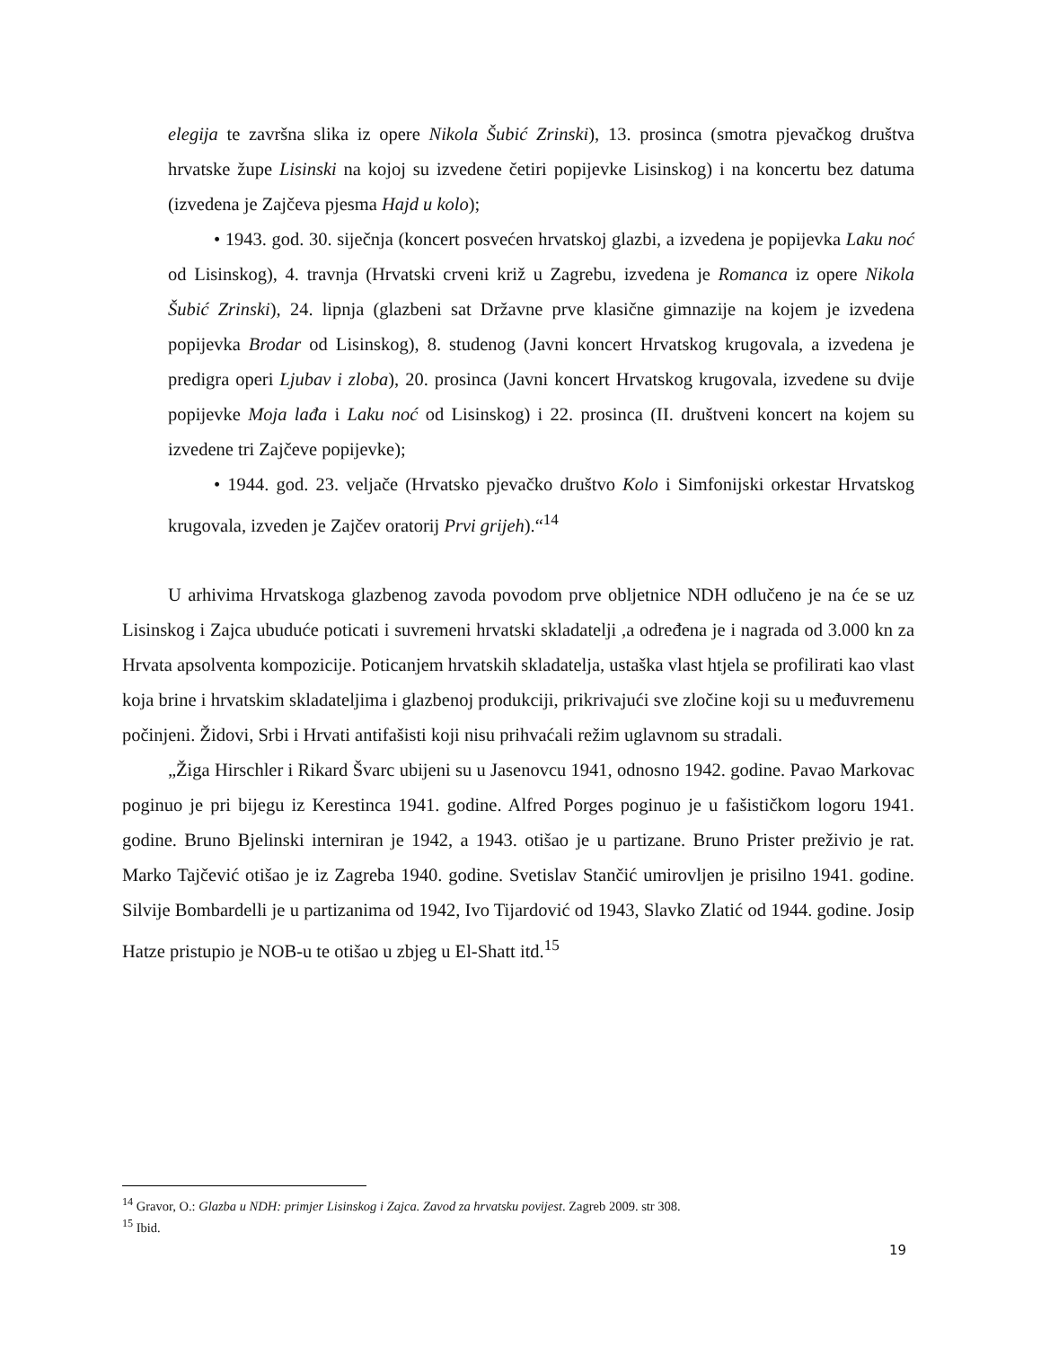elegija te završna slika iz opere Nikola Šubić Zrinski), 13. prosinca (smotra pjevačkog društva hrvatske župe Lisinski na kojoj su izvedene četiri popijevke Lisinskog) i na koncertu bez datuma (izvedena je Zajčeva pjesma Hajd u kolo);
• 1943. god. 30. siječnja (koncert posvećen hrvatskoj glazbi, a izvedena je popijevka Laku noć od Lisinskog), 4. travnja (Hrvatski crveni križ u Zagrebu, izvedena je Romanca iz opere Nikola Šubić Zrinski), 24. lipnja (glazbeni sat Državne prve klasične gimnazije na kojem je izvedena popijevka Brodar od Lisinskog), 8. studenog (Javni koncert Hrvatskog krugovala, a izvedena je predigra operi Ljubav i zloba), 20. prosinca (Javni koncert Hrvatskog krugovala, izvedene su dvije popijevke Moja lađa i Laku noć od Lisinskog) i 22. prosinca (II. društveni koncert na kojem su izvedene tri Zajčeve popijevke);
• 1944. god. 23. veljače (Hrvatsko pjevačko društvo Kolo i Simfonijski orkestar Hrvatskog krugovala, izveden je Zajčev oratorij Prvi grijeh).“<sup>14</sup>
U arhivima Hrvatskoga glazbenog zavoda povodom prve obljetnice NDH odlučeno je na će se uz Lisinskog i Zajca ubuduće poticati i suvremeni hrvatski skladatelji ,a određena je i nagrada od 3.000 kn za Hrvata apsolventa kompozicije. Poticanjem hrvatskih skladatelja, ustaška vlast htjela se profilirati kao vlast koja brine i hrvatskim skladateljima i glazbenoj produkciji, prikrivajući sve zločine koji su u međuvremenu počinjeni. Židovi, Srbi i Hrvati antifašisti koji nisu prihvaćali režim uglavnom su stradali.
„Žiga Hirschler i Rikard Švarc ubijeni su u Jasenovcu 1941, odnosno 1942. godine. Pavao Markovac poginuo je pri bijegu iz Kerestinca 1941. godine. Alfred Porges poginuo je u fašističkom logoru 1941. godine. Bruno Bjelinski interniran je 1942, a 1943. otišao je u partizane. Bruno Prister preživio je rat. Marko Tajčević otišao je iz Zagreba 1940. godine. Svetislav Stančić umirovljen je prisilno 1941. godine. Silvije Bombardelli je u partizanima od 1942, Ivo Tijardović od 1943, Slavko Zlatić od 1944. godine. Josip Hatze pristupio je NOB-u te otišao u zbjeg u El-Shatt itd.<sup>15</sup>
<sup>14</sup> Gravor, O.: Glazba u NDH: primjer Lisinskog i Zajca. Zavod za hrvatsku povijest. Zagreb 2009. str 308.
<sup>15</sup> Ibid.
19